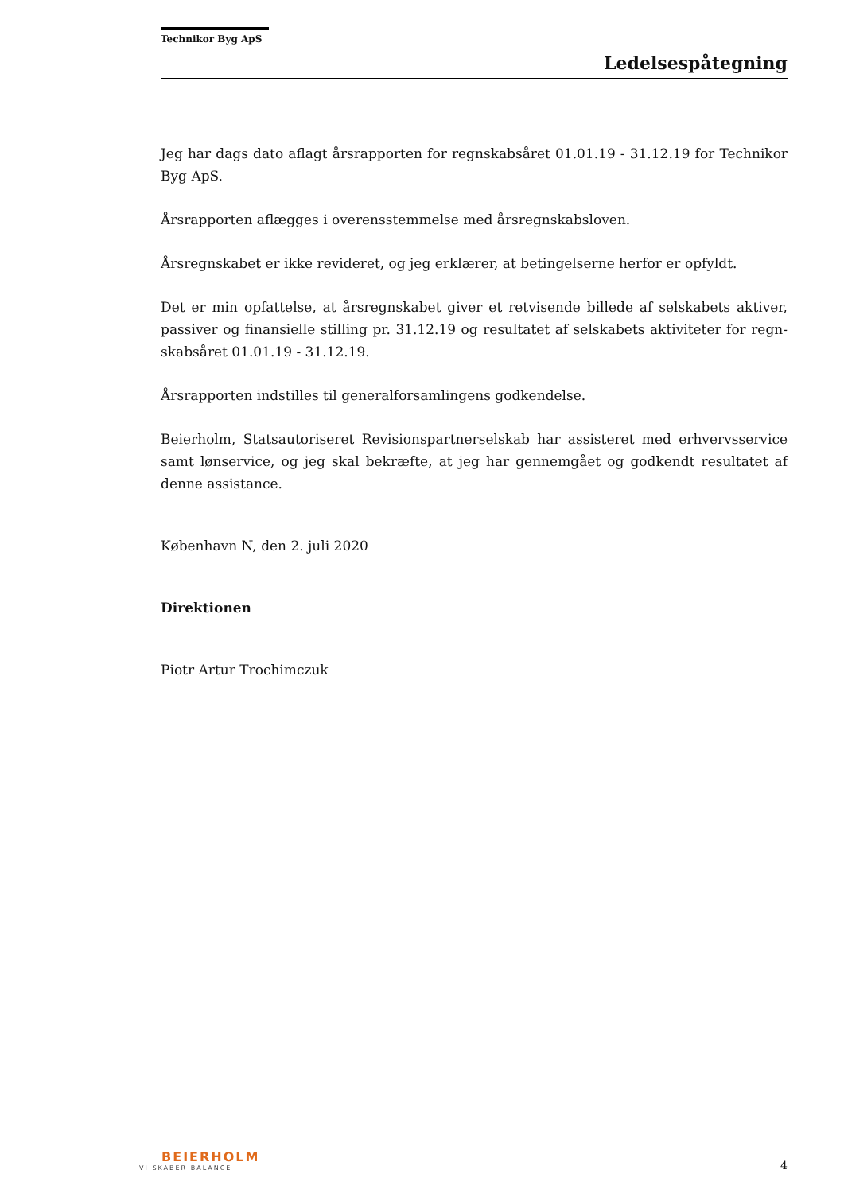Technikor Byg ApS
Ledelsespåtegning
Jeg har dags dato aflagt årsrapporten for regnskabsåret 01.01.19 - 31.12.19 for Technikor Byg ApS.
Årsrapporten aflægges i overensstemmelse med årsregnskabsloven.
Årsregnskabet er ikke revideret, og jeg erklærer, at betingelserne herfor er opfyldt.
Det er min opfattelse, at årsregnskabet giver et retvisende billede af selskabets aktiver, passiver og finansielle stilling pr. 31.12.19 og resultatet af selskabets aktiviteter for regn-skabsåret 01.01.19 - 31.12.19.
Årsrapporten indstilles til generalforsamlingens godkendelse.
Beierholm, Statsautoriseret Revisionspartnerselskab har assisteret med erhvervsservice samt lønservice, og jeg skal bekræfte, at jeg har gennemgået og godkendt resultatet af denne assistance.
København N, den 2. juli 2020
Direktionen
Piotr Artur Trochimczuk
BEIERHOLM
VI SKABER BALANCE
4